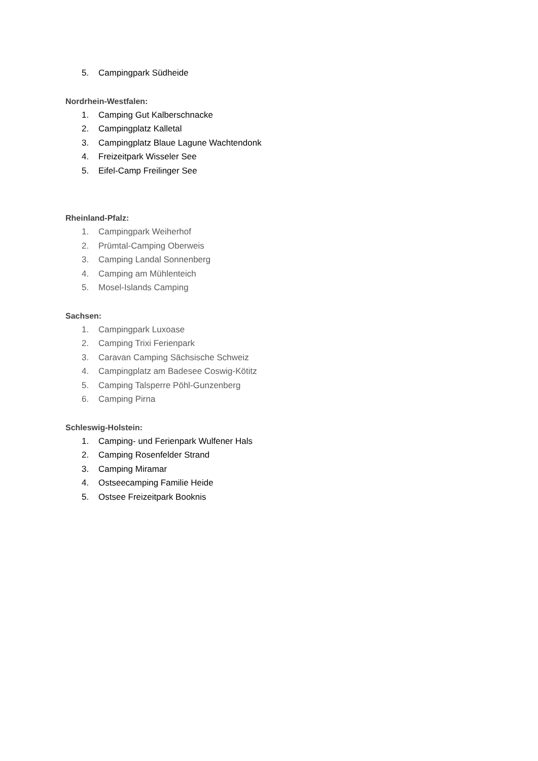5. Campingpark Südheide
Nordrhein-Westfalen:
1. Camping Gut Kalberschnacke
2. Campingplatz Kalletal
3. Campingplatz Blaue Lagune Wachtendonk
4. Freizeitpark Wisseler See
5. Eifel-Camp Freilinger See
Rheinland-Pfalz:
1. Campingpark Weiherhof
2. Prümtal-Camping Oberweis
3. Camping Landal Sonnenberg
4. Camping am Mühlenteich
5. Mosel-Islands Camping
Sachsen:
1. Campingpark Luxoase
2. Camping Trixi Ferienpark
3. Caravan Camping Sächsische Schweiz
4. Campingplatz am Badesee Coswig-Kötitz
5. Camping Talsperre Pöhl-Gunzenberg
6. Camping Pirna
Schleswig-Holstein:
1. Camping- und Ferienpark Wulfener Hals
2. Camping Rosenfelder Strand
3. Camping Miramar
4. Ostseecamping Familie Heide
5. Ostsee Freizeitpark Booknis